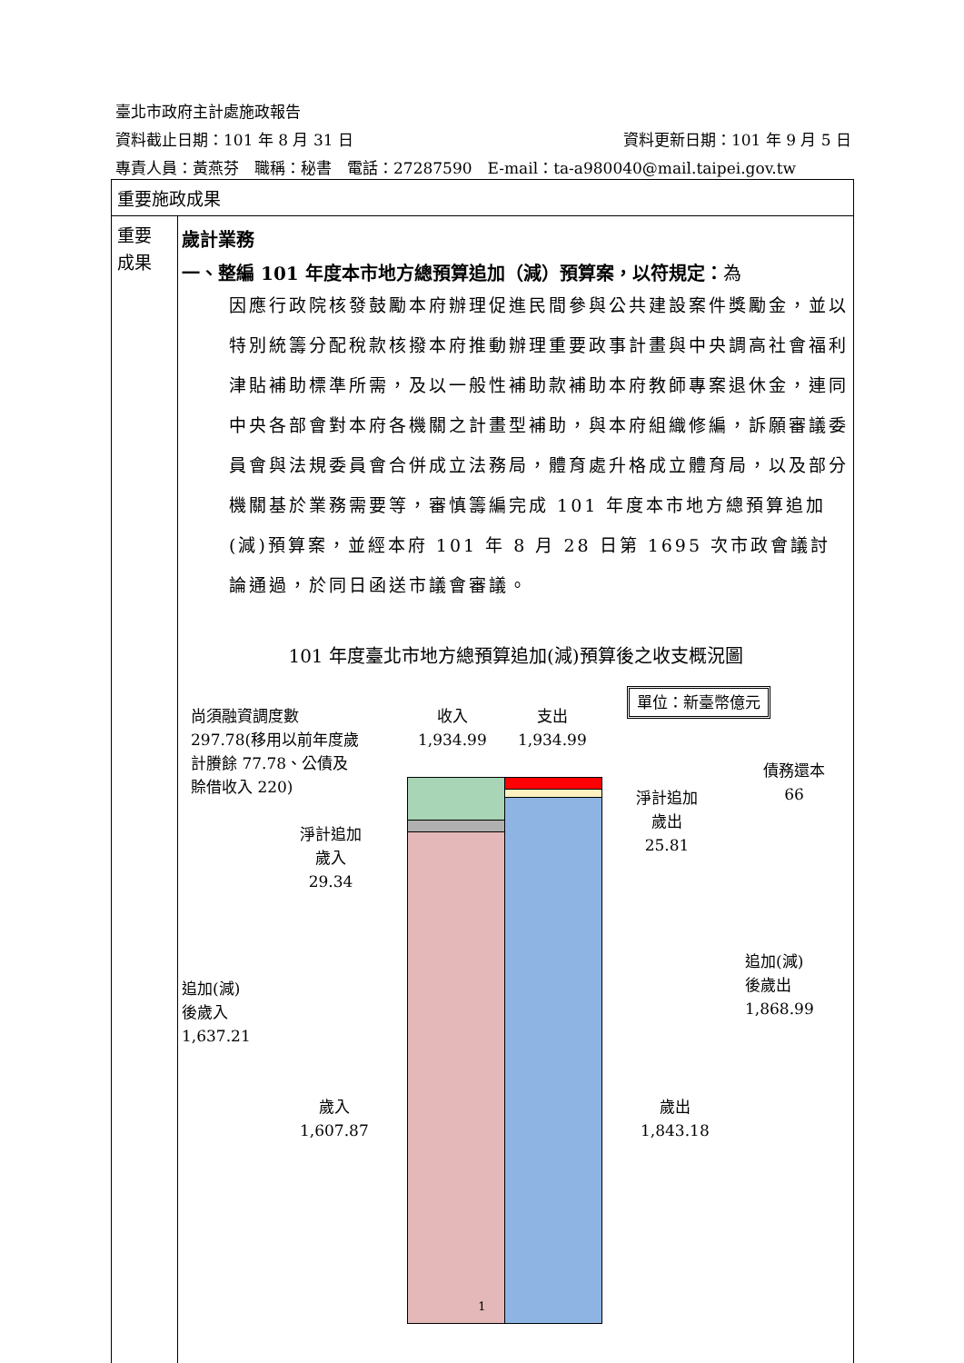臺北市政府主計處施政報告
資料截止日期：101 年 8 月 31 日 資料更新日期：101 年 9 月 5 日
專責人員：黃燕芬　職稱：秘書　電話：27287590　E-mail：ta-a980040@mail.taipei.gov.tw
| 重要施政成果 | |
| 重要 成果 | 歲計業務 一、整編 101 年度本市地方總預算追加（減）預算案，以符規定： 為 因應行政院核發鼓勵本府辦理促進民間參與公共建設案件獎勵金，並以特別統籌分配稅款核撥本府推動辦理重要政事計畫與中央調高社會福利津貼補助標準所需，及以一般性補助款補助本府教師專案退休金，連同中央各部會對本府各機關之計畫型補助，與本府組織修編，訴願審議委員會與法規委員會合併成立法務局，體育處升格成立體育局，以及部分機關基於業務需要等，審慎籌編完成 101 年度本市地方總預算追加(減)預算案，並經本府 101 年 8 月 28 日第 1695 次市政會議討論通過，於同日函送市議會審議。 101 年度臺北市地方總預算追加(減)預算後之收支概況圖 單位：新臺幣億元 尚須融資調度數 297.78(移用以前年度歲計賸餘 77.78、公債及賒借收入 220) 收入 1,934.99 支出 1,934.99 債務還本 66 淨計追加 歲出 25.81 淨計追加 歲入 29.34 追加(減) 後歲入 1,637.21 追加(減) 後歲出 1,868.99 歲入 1,607.87 歲出 1,843.18 |
1